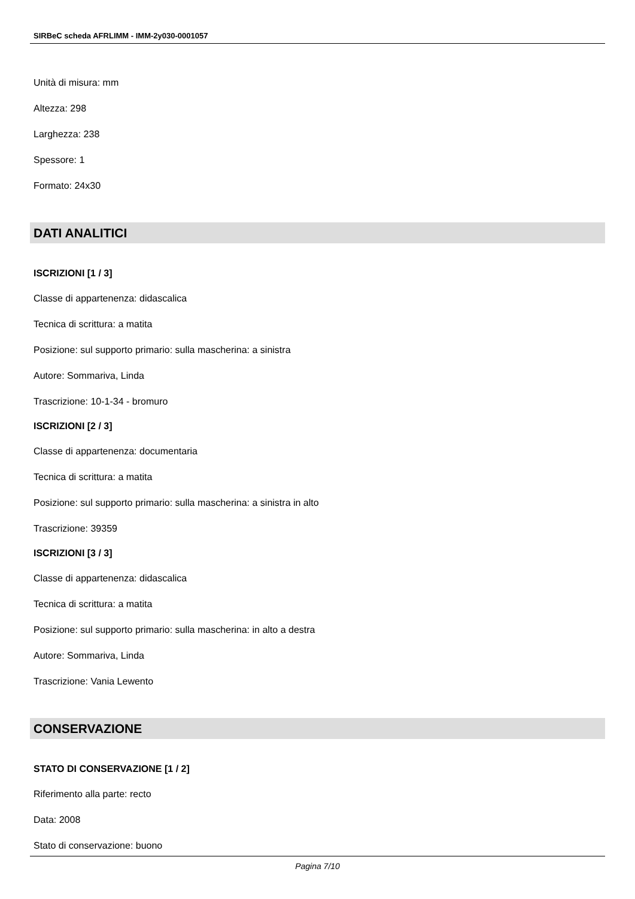SIRBeC scheda AFRLIMM - IMM-2y030-0001057
Unità di misura: mm
Altezza: 298
Larghezza: 238
Spessore: 1
Formato: 24x30
DATI ANALITICI
ISCRIZIONI [1 / 3]
Classe di appartenenza: didascalica
Tecnica di scrittura: a matita
Posizione: sul supporto primario: sulla mascherina: a sinistra
Autore: Sommariva, Linda
Trascrizione: 10-1-34 - bromuro
ISCRIZIONI [2 / 3]
Classe di appartenenza: documentaria
Tecnica di scrittura: a matita
Posizione: sul supporto primario: sulla mascherina: a sinistra in alto
Trascrizione: 39359
ISCRIZIONI [3 / 3]
Classe di appartenenza: didascalica
Tecnica di scrittura: a matita
Posizione: sul supporto primario: sulla mascherina: in alto a destra
Autore: Sommariva, Linda
Trascrizione: Vania Lewento
CONSERVAZIONE
STATO DI CONSERVAZIONE [1 / 2]
Riferimento alla parte: recto
Data: 2008
Stato di conservazione: buono
Pagina 7/10